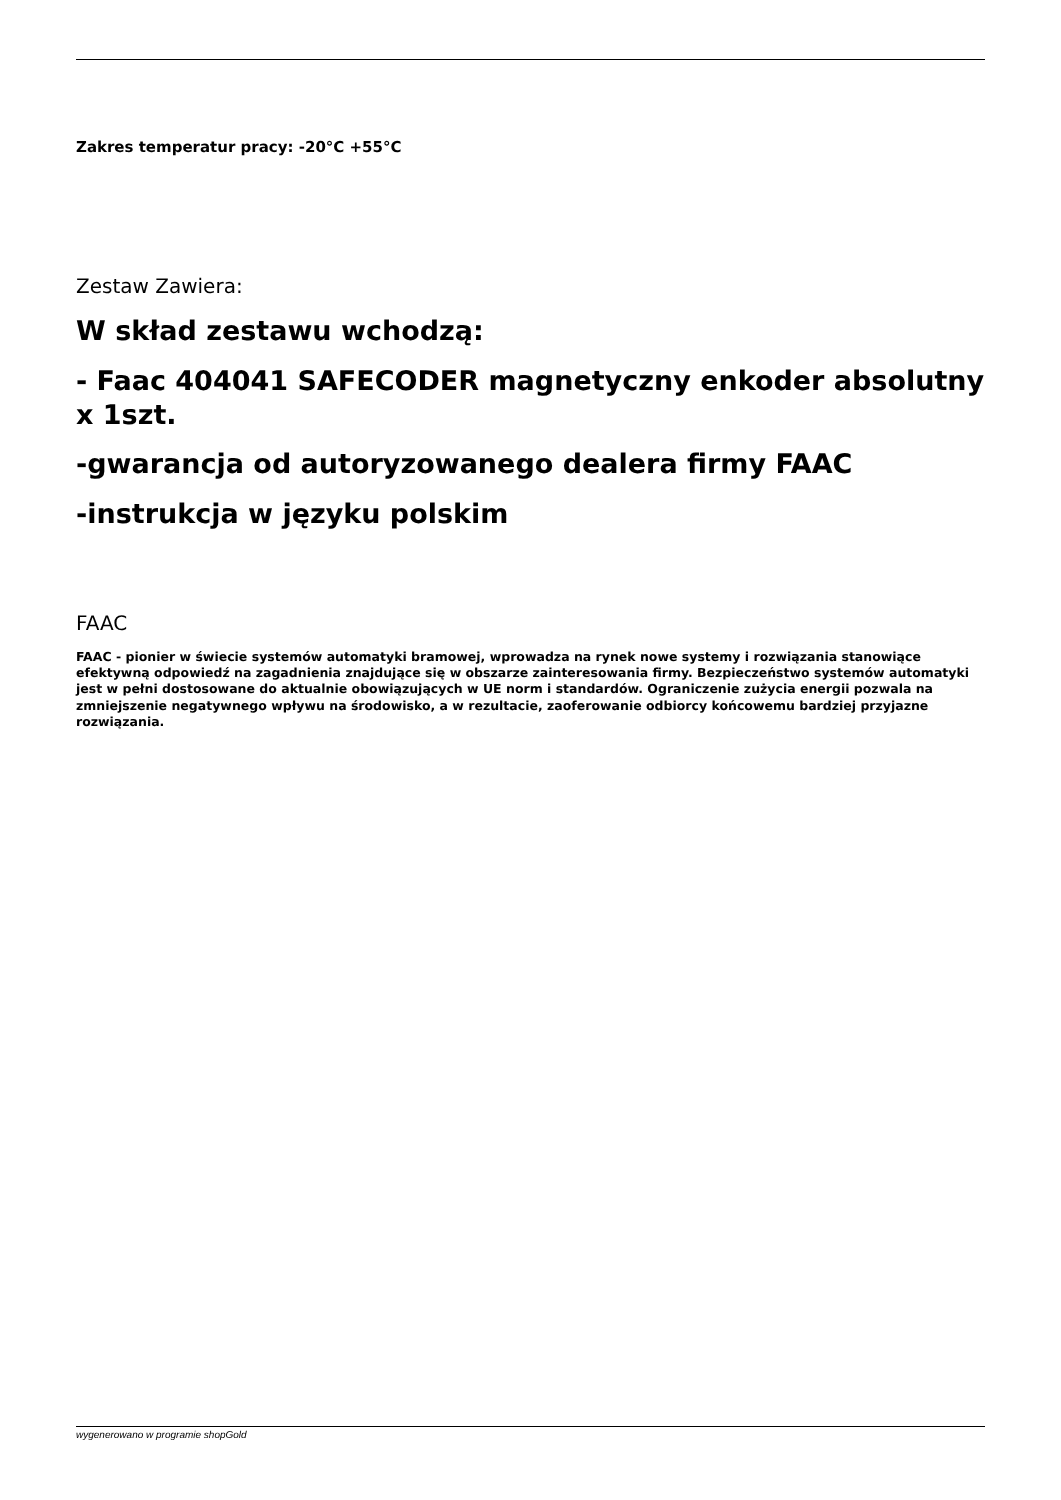Zakres temperatur pracy: -20°C +55°C
Zestaw Zawiera:
W skład zestawu wchodzą:
- Faac 404041 SAFECODER magnetyczny enkoder absolutny x 1szt.
-gwarancja od autoryzowanego dealera firmy FAAC
-instrukcja w języku polskim
FAAC
FAAC - pionier w świecie systemów automatyki bramowej, wprowadza na rynek nowe systemy i rozwiązania stanowiące efektywną odpowiedź na zagadnienia znajdujące się w obszarze zainteresowania firmy. Bezpieczeństwo systemów automatyki jest w pełni dostosowane do aktualnie obowiązujących w UE norm i standardów. Ograniczenie zużycia energii pozwala na zmniejszenie negatywnego wpływu na środowisko, a w rezultacie, zaoferowanie odbiorcy końcowemu bardziej przyjazne rozwiązania.
wygenerowano w programie shopGold